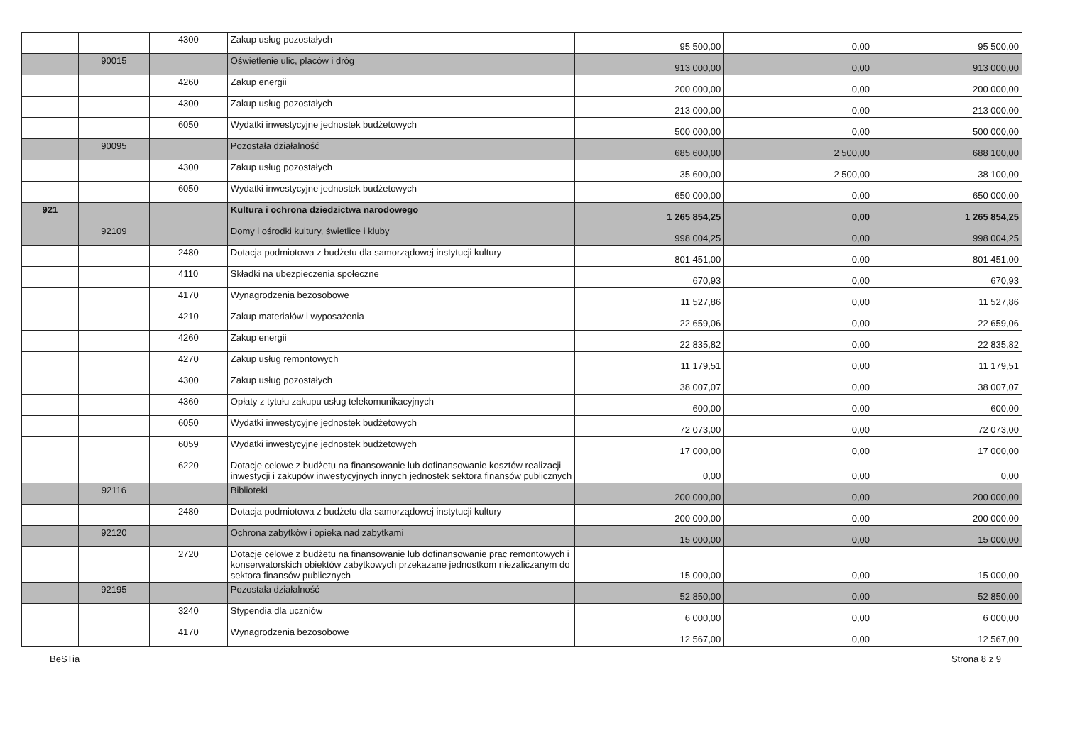| | | 4300 | Zakup usług pozostałych | 95 500,00 | 0,00 | 95 500,00 |
| | 90015 | | Oświetlenie ulic, placów i dróg | 913 000,00 | 0,00 | 913 000,00 |
| | | 4260 | Zakup energii | 200 000,00 | 0,00 | 200 000,00 |
| | | 4300 | Zakup usług pozostałych | 213 000,00 | 0,00 | 213 000,00 |
| | | 6050 | Wydatki inwestycyjne jednostek budżetowych | 500 000,00 | 0,00 | 500 000,00 |
| | 90095 | | Pozostała działalność | 685 600,00 | 2 500,00 | 688 100,00 |
| | | 4300 | Zakup usług pozostałych | 35 600,00 | 2 500,00 | 38 100,00 |
| | | 6050 | Wydatki inwestycyjne jednostek budżetowych | 650 000,00 | 0,00 | 650 000,00 |
| 921 | | | Kultura i ochrona dziedzictwa narodowego | 1 265 854,25 | 0,00 | 1 265 854,25 |
| | 92109 | | Domy i ośrodki kultury, świetlice i kluby | 998 004,25 | 0,00 | 998 004,25 |
| | | 2480 | Dotacja podmiotowa z budżetu dla samorządowej instytucji kultury | 801 451,00 | 0,00 | 801 451,00 |
| | | 4110 | Składki na ubezpieczenia społeczne | 670,93 | 0,00 | 670,93 |
| | | 4170 | Wynagrodzenia bezosobowe | 11 527,86 | 0,00 | 11 527,86 |
| | | 4210 | Zakup materiałów i wyposażenia | 22 659,06 | 0,00 | 22 659,06 |
| | | 4260 | Zakup energii | 22 835,82 | 0,00 | 22 835,82 |
| | | 4270 | Zakup usług remontowych | 11 179,51 | 0,00 | 11 179,51 |
| | | 4300 | Zakup usług pozostałych | 38 007,07 | 0,00 | 38 007,07 |
| | | 4360 | Opłaty z tytułu zakupu usług telekomunikacyjnych | 600,00 | 0,00 | 600,00 |
| | | 6050 | Wydatki inwestycyjne jednostek budżetowych | 72 073,00 | 0,00 | 72 073,00 |
| | | 6059 | Wydatki inwestycyjne jednostek budżetowych | 17 000,00 | 0,00 | 17 000,00 |
| | | 6220 | Dotacje celowe z budżetu na finansowanie lub dofinansowanie kosztów realizacji inwestycji i zakupów inwestycyjnych innych jednostek sektora finansów publicznych | 0,00 | 0,00 | 0,00 |
| | 92116 | | Biblioteki | 200 000,00 | 0,00 | 200 000,00 |
| | | 2480 | Dotacja podmiotowa z budżetu dla samorządowej instytucji kultury | 200 000,00 | 0,00 | 200 000,00 |
| | 92120 | | Ochrona zabytków i opieka nad zabytkami | 15 000,00 | 0,00 | 15 000,00 |
| | | 2720 | Dotacje celowe z budżetu na finansowanie lub dofinansowanie prac remontowych i konserwatorskich obiektów zabytkowych przekazane jednostkom niezaliczanym do sektora finansów publicznych | 15 000,00 | 0,00 | 15 000,00 |
| | 92195 | | Pozostała działalność | 52 850,00 | 0,00 | 52 850,00 |
| | | 3240 | Stypendia dla uczniów | 6 000,00 | 0,00 | 6 000,00 |
| | | 4170 | Wynagrodzenia bezosobowe | 12 567,00 | 0,00 | 12 567,00 |
BeSTia Strona 8 z 9